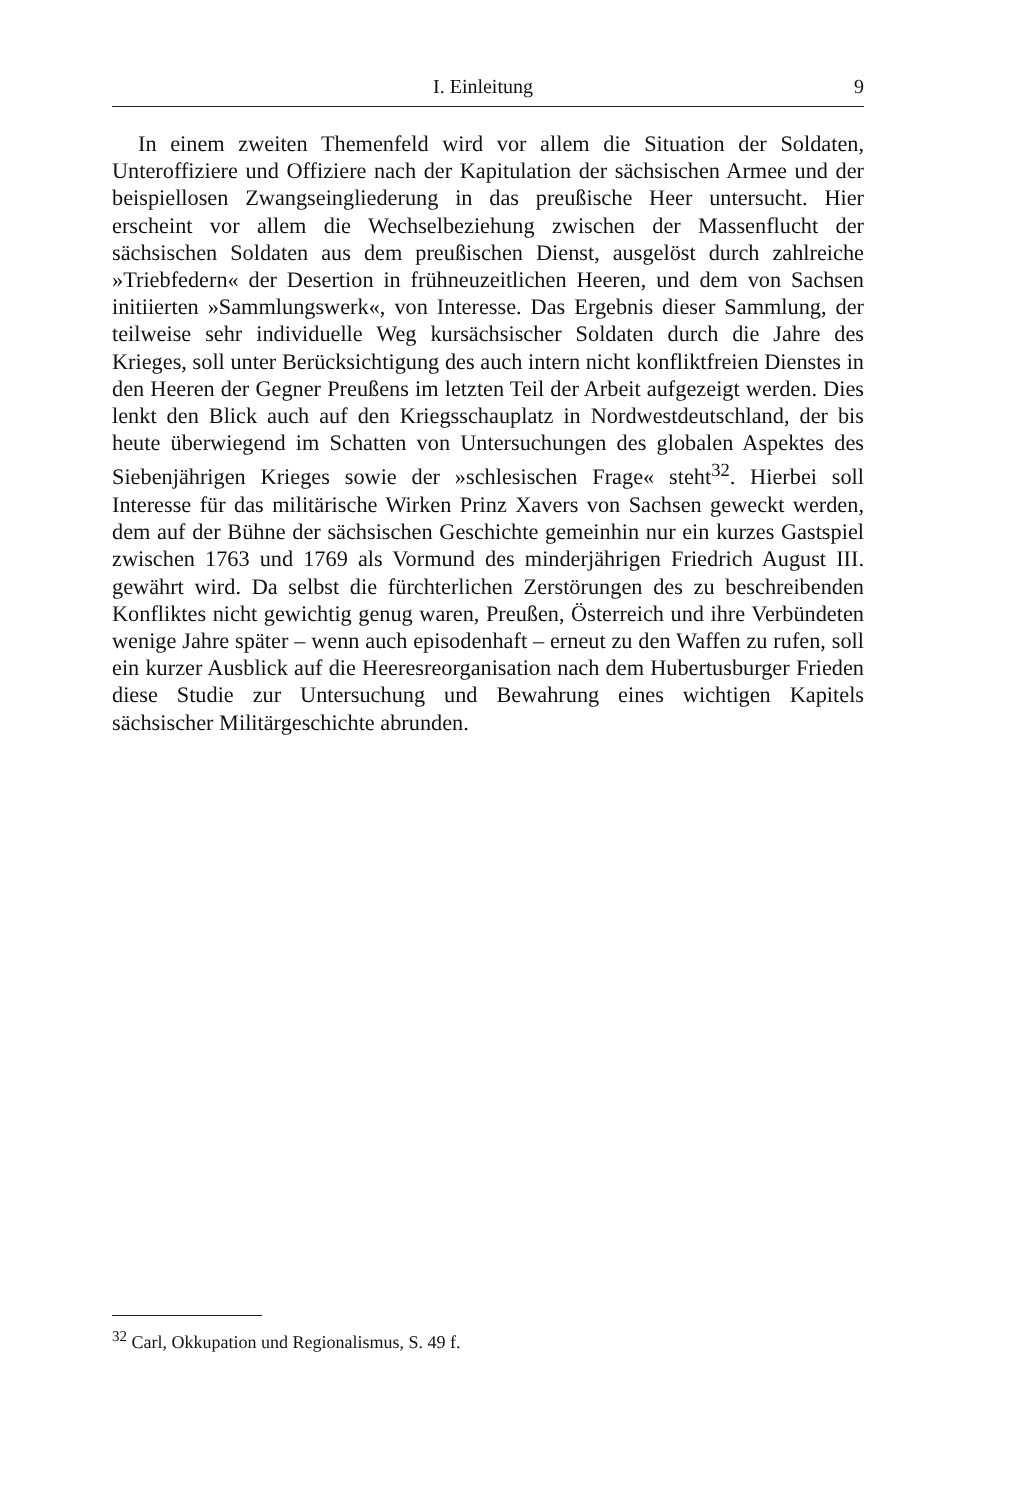I. Einleitung 9
In einem zweiten Themenfeld wird vor allem die Situation der Soldaten, Unteroffiziere und Offiziere nach der Kapitulation der sächsischen Armee und der beispiellosen Zwangseingliederung in das preußische Heer untersucht. Hier erscheint vor allem die Wechselbeziehung zwischen der Massenflucht der sächsischen Soldaten aus dem preußischen Dienst, ausgelöst durch zahlreiche »Triebfedern« der Desertion in frühneuzeitlichen Heeren, und dem von Sachsen initiierten »Sammlungswerk«, von Interesse. Das Ergebnis dieser Sammlung, der teilweise sehr individuelle Weg kursächsischer Soldaten durch die Jahre des Krieges, soll unter Berücksichtigung des auch intern nicht konfliktfreien Dienstes in den Heeren der Gegner Preußens im letzten Teil der Arbeit aufgezeigt werden. Dies lenkt den Blick auch auf den Kriegsschauplatz in Nordwestdeutschland, der bis heute überwiegend im Schatten von Untersuchungen des globalen Aspektes des Siebenjährigen Krieges sowie der »schlesischen Frage« steht<sup>32</sup>. Hierbei soll Interesse für das militärische Wirken Prinz Xavers von Sachsen geweckt werden, dem auf der Bühne der sächsischen Geschichte gemeinhin nur ein kurzes Gastspiel zwischen 1763 und 1769 als Vormund des minderjährigen Friedrich August III. gewährt wird. Da selbst die fürchterlichen Zerstörungen des zu beschreibenden Konfliktes nicht gewichtig genug waren, Preußen, Österreich und ihre Verbündeten wenige Jahre später – wenn auch episodenhaft – erneut zu den Waffen zu rufen, soll ein kurzer Ausblick auf die Heeresreorganisation nach dem Hubertusburger Frieden diese Studie zur Untersuchung und Bewahrung eines wichtigen Kapitels sächsischer Militärgeschichte abrunden.
<sup>32</sup> Carl, Okkupation und Regionalismus, S. 49 f.